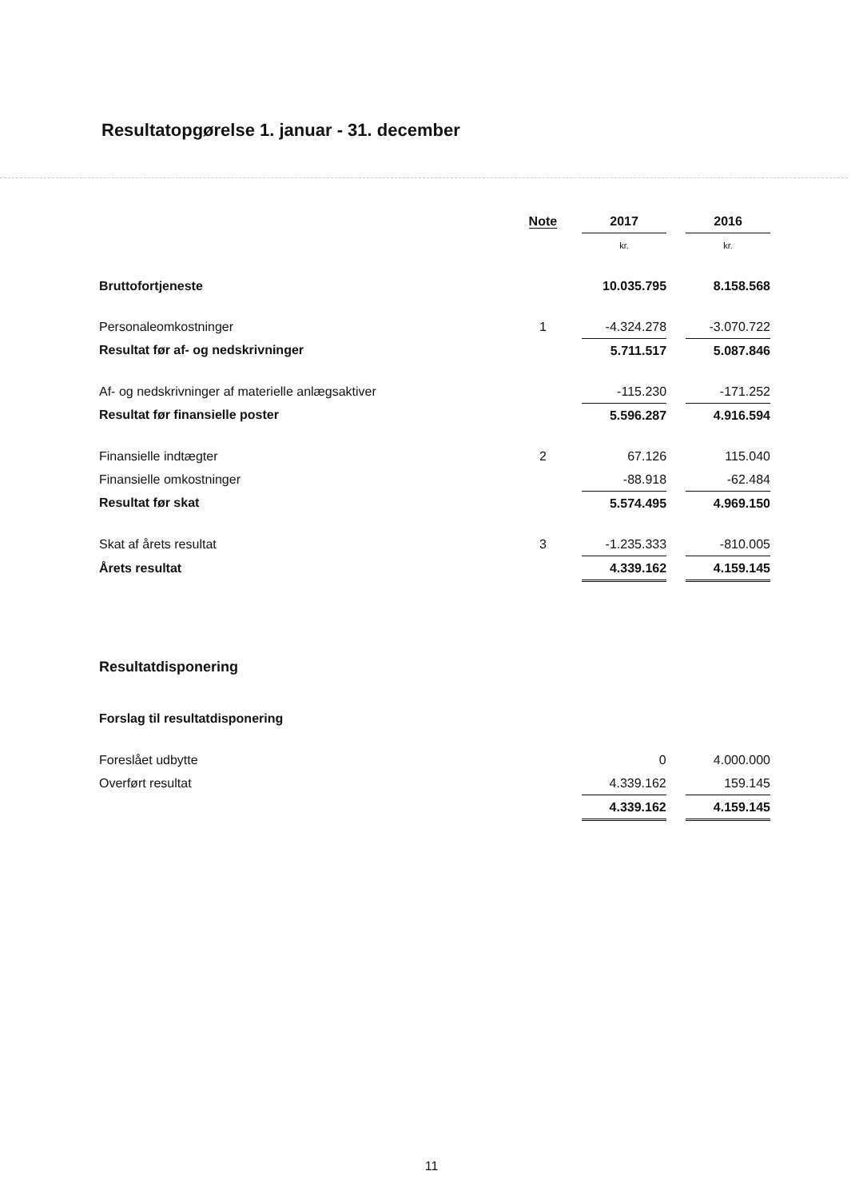Resultatopgørelse 1. januar - 31. december
| | Note | 2017 | | 2016 |
| | | kr. | | kr. |
| Bruttofortjeneste | | 10.035.795 | | 8.158.568 |
| Personaleomkostninger | 1 | -4.324.278 | | -3.070.722 |
| Resultat før af- og nedskrivninger | | 5.711.517 | | 5.087.846 |
| Af- og nedskrivninger af materielle anlægsaktiver | | -115.230 | | -171.252 |
| Resultat før finansielle poster | | 5.596.287 | | 4.916.594 |
| Finansielle indtægter | 2 | 67.126 | | 115.040 |
| Finansielle omkostninger | | -88.918 | | -62.484 |
| Resultat før skat | | 5.574.495 | | 4.969.150 |
| Skat af årets resultat | 3 | -1.235.333 | | -810.005 |
| Årets resultat | | 4.339.162 | | 4.159.145 |
Resultatdisponering
Forslag til resultatdisponering
| Foreslået udbytte | | 0 | | 4.000.000 |
| Overført resultat | | 4.339.162 | | 159.145 |
| | | 4.339.162 | | 4.159.145 |
11